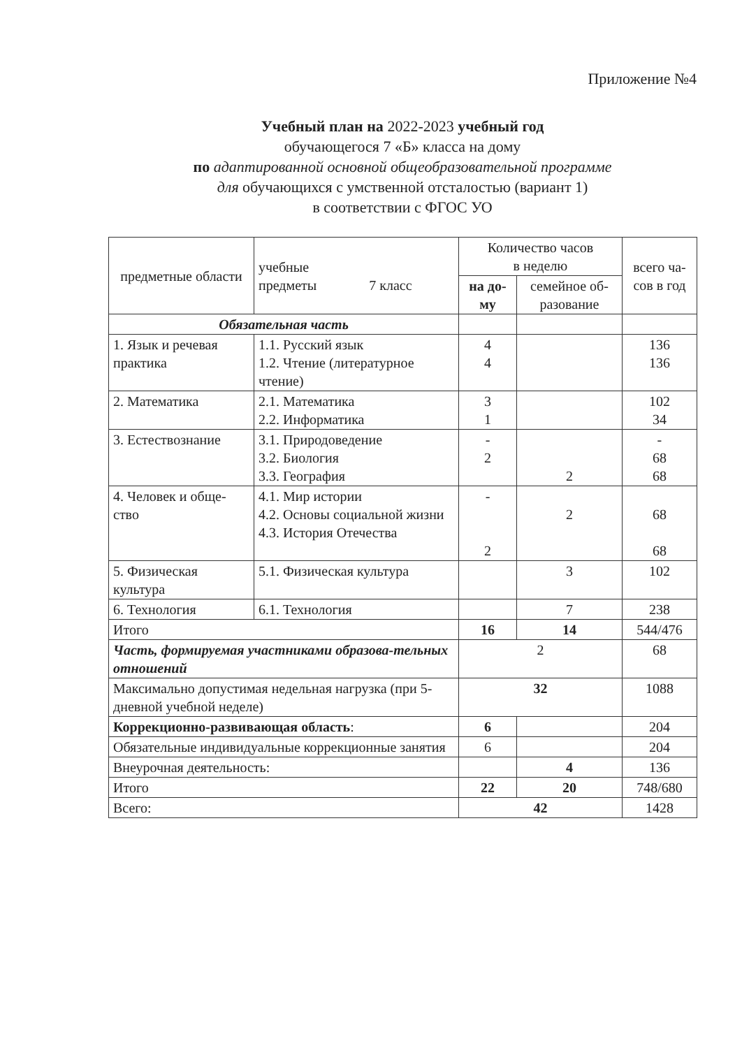Приложение №4
Учебный план на 2022-2023 учебный год
обучающегося 7 «Б» класса на дому
по адаптированной основной общеобразовательной программе
для обучающихся с умственной отсталостью (вариант 1)
в соответствии с ФГОС УО
| предметные области | учебные предметы 7 класс | Количество часов в неделю | | всего ча- сов в год |
| --- | --- | --- | --- | --- |
| | | на до- му | семейное об- разование | |
| Обязательная часть | | | | |
| 1. Язык и речевая практика | 1.1. Русский язык 1.2. Чтение (литературное чтение) | 4 4 | | 136 136 |
| 2. Математика | 2.1. Математика 2.2. Информатика | 3 1 | | 102 34 |
| 3. Естествознание | 3.1. Природоведение 3.2. Биология 3.3. География | - 2 | 2 | - 68 68 |
| 4. Человек и обще-ство | 4.1. Мир истории 4.2. Основы социальной жизни 4.3. История Отечества | - 2 | 2 | 68 68 |
| 5. Физическая культура | 5.1. Физическая культура | | 3 | 102 |
| 6. Технология | 6.1. Технология | | 7 | 238 |
| Итого | | 16 | 14 | 544/476 |
| Часть, формируемая участниками образова-тельных отношений | | 2 | | 68 |
| Максимально допустимая недельная нагрузка (при 5-дневной учебной неделе) | | 32 | | 1088 |
| Коррекционно-развивающая область : | | 6 | | 204 |
| Обязательные индивидуальные коррекционные занятия | | 6 | | 204 |
| Внеурочная деятельность: | | | 4 | 136 |
| Итого | | 22 | 20 | 748/680 |
| Всего: | | 42 | | 1428 |